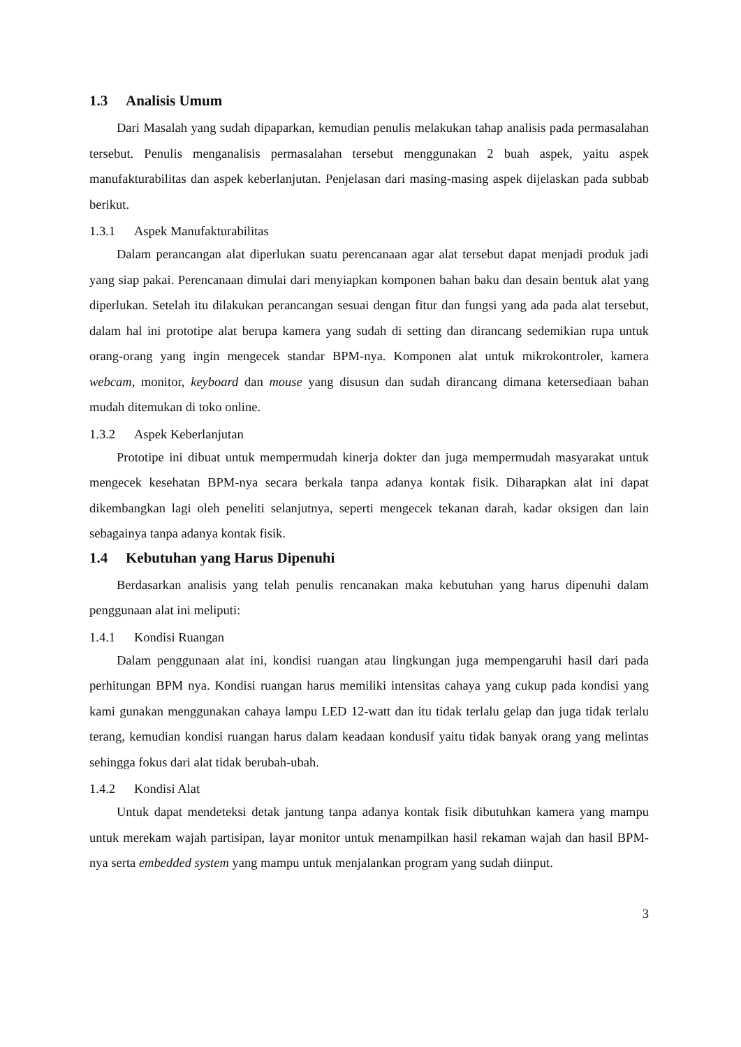1.3 Analisis Umum
Dari Masalah yang sudah dipaparkan, kemudian penulis melakukan tahap analisis pada permasalahan tersebut. Penulis menganalisis permasalahan tersebut menggunakan 2 buah aspek, yaitu aspek manufakturabilitas dan aspek keberlanjutan. Penjelasan dari masing-masing aspek dijelaskan pada subbab berikut.
1.3.1 Aspek Manufakturabilitas
Dalam perancangan alat diperlukan suatu perencanaan agar alat tersebut dapat menjadi produk jadi yang siap pakai. Perencanaan dimulai dari menyiapkan komponen bahan baku dan desain bentuk alat yang diperlukan. Setelah itu dilakukan perancangan sesuai dengan fitur dan fungsi yang ada pada alat tersebut, dalam hal ini prototipe alat berupa kamera yang sudah di setting dan dirancang sedemikian rupa untuk orang-orang yang ingin mengecek standar BPM-nya. Komponen alat untuk mikrokontroler, kamera webcam, monitor, keyboard dan mouse yang disusun dan sudah dirancang dimana ketersediaan bahan mudah ditemukan di toko online.
1.3.2 Aspek Keberlanjutan
Prototipe ini dibuat untuk mempermudah kinerja dokter dan juga mempermudah masyarakat untuk mengecek kesehatan BPM-nya secara berkala tanpa adanya kontak fisik. Diharapkan alat ini dapat dikembangkan lagi oleh peneliti selanjutnya, seperti mengecek tekanan darah, kadar oksigen dan lain sebagainya tanpa adanya kontak fisik.
1.4 Kebutuhan yang Harus Dipenuhi
Berdasarkan analisis yang telah penulis rencanakan maka kebutuhan yang harus dipenuhi dalam penggunaan alat ini meliputi:
1.4.1 Kondisi Ruangan
Dalam penggunaan alat ini, kondisi ruangan atau lingkungan juga mempengaruhi hasil dari pada perhitungan BPM nya. Kondisi ruangan harus memiliki intensitas cahaya yang cukup pada kondisi yang kami gunakan menggunakan cahaya lampu LED 12-watt dan itu tidak terlalu gelap dan juga tidak terlalu terang, kemudian kondisi ruangan harus dalam keadaan kondusif yaitu tidak banyak orang yang melintas sehingga fokus dari alat tidak berubah-ubah.
1.4.2 Kondisi Alat
Untuk dapat mendeteksi detak jantung tanpa adanya kontak fisik dibutuhkan kamera yang mampu untuk merekam wajah partisipan, layar monitor untuk menampilkan hasil rekaman wajah dan hasil BPM-nya serta embedded system yang mampu untuk menjalankan program yang sudah diinput.
3